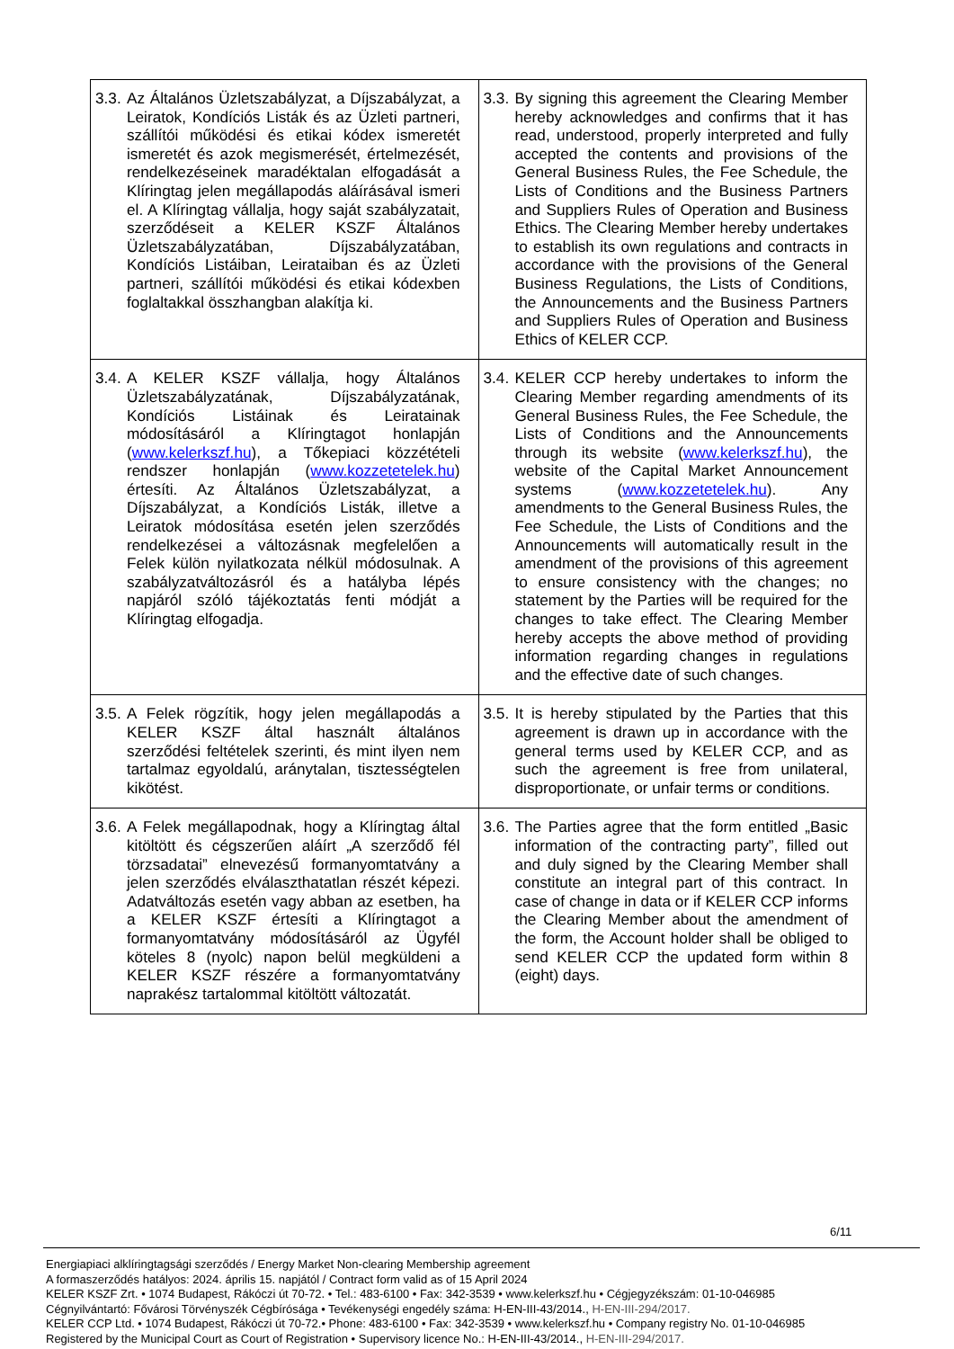| 3.3. Az Általános Üzletszabályzat, a Díjszabályzat, a Leiratok, Kondíciós Listák és az Üzleti partneri, szállítói működési és etikai kódex ismeretét ismeretét és azok megismerését, értelmezését, rendelkezéseinek maradéktalan elfogadását a Klíringtag jelen megállapodás aláírásával ismeri el. A Klíringtag vállalja, hogy saját szabályzatait, szerződéseit a KELER KSZF Általános Üzletszabályzatában, Díjszabályzatában, Kondíciós Listáiban, Leirataiban és az Üzleti partneri, szállítói működési és etikai kódexben foglaltakkal összhangban alakítja ki. | 3.3. By signing this agreement the Clearing Member hereby acknowledges and confirms that it has read, understood, properly interpreted and fully accepted the contents and provisions of the General Business Rules, the Fee Schedule, the Lists of Conditions and the Business Partners and Suppliers Rules of Operation and Business Ethics. The Clearing Member hereby undertakes to establish its own regulations and contracts in accordance with the provisions of the General Business Regulations, the Lists of Conditions, the Announcements and the Business Partners and Suppliers Rules of Operation and Business Ethics of KELER CCP. |
| 3.4. A KELER KSZF vállalja, hogy Általános Üzletszabályzatának, Díjszabályzatának, Kondíciós Listáinak és Leiratainak módosításáról a Klíringtagot honlapján ( www.kelerkszf.hu ), a Tőkepiaci közzétételi rendszer honlapján ( www.kozzetetelek.hu ) értesíti. Az Általános Üzletszabályzat, a Díjszabályzat, a Kondíciós Listák, illetve a Leiratok módosítása esetén jelen szerződés rendelkezései a változásnak megfelelően a Felek külön nyilatkozata nélkül módosulnak. A szabályzatváltozásról és a hatályba lépés napjáról szóló tájékoztatás fenti módját a Klíringtag elfogadja. | 3.4. KELER CCP hereby undertakes to inform the Clearing Member regarding amendments of its General Business Rules, the Fee Schedule, the Lists of Conditions and the Announcements through its website ( www.kelerkszf.hu ), the website of the Capital Market Announcement systems ( www.kozzetetelek.hu ). Any amendments to the General Business Rules, the Fee Schedule, the Lists of Conditions and the Announcements will automatically result in the amendment of the provisions of this agreement to ensure consistency with the changes; no statement by the Parties will be required for the changes to take effect. The Clearing Member hereby accepts the above method of providing information regarding changes in regulations and the effective date of such changes. |
| 3.5. A Felek rögzítik, hogy jelen megállapodás a KELER KSZF által használt általános szerződési feltételek szerinti, és mint ilyen nem tartalmaz egyoldalú, aránytalan, tisztességtelen kikötést. | 3.5. It is hereby stipulated by the Parties that this agreement is drawn up in accordance with the general terms used by KELER CCP, and as such the agreement is free from unilateral, disproportionate, or unfair terms or conditions. |
| 3.6. A Felek megállapodnak, hogy a Klíringtag által kitöltött és cégszerűen aláírt „A szerződő fél törzsadatai” elnevezésű formanyomtatvány a jelen szerződés elválaszthatatlan részét képezi. Adatváltozás esetén vagy abban az esetben, ha a KELER KSZF értesíti a Klíringtagot a formanyomtatvány módosításáról az Ügyfél köteles 8 (nyolc) napon belül megküldeni a KELER KSZF részére a formanyomtatvány naprakész tartalommal kitöltött változatát. | 3.6. The Parties agree that the form entitled „Basic information of the contracting party”, filled out and duly signed by the Clearing Member shall constitute an integral part of this contract. In case of change in data or if KELER CCP informs the Clearing Member about the amendment of the form, the Account holder shall be obliged to send KELER CCP the updated form within 8 (eight) days. |
6/11
Energiapiaci alklíringtagsági szerződés / Energy Market Non-clearing Membership agreement
A formaszerződés hatályos: 2024. április 15. napjától / Contract form valid as of 15 April 2024
KELER KSZF Zrt. • 1074 Budapest, Rákóczi út 70-72. • Tel.: 483-6100 • Fax: 342-3539 • www.kelerkszf.hu • Cégjegyzékszám: 01-10-046985
Cégnyilvántartó: Fővárosi Törvényszék Cégbírósága • Tevékenységi engedély száma: H-EN-III-43/2014., H-EN-III-294/2017.
KELER CCP Ltd. • 1074 Budapest, Rákóczi út 70-72.• Phone: 483-6100 • Fax: 342-3539 • www.kelerkszf.hu • Company registry No. 01-10-046985
Registered by the Municipal Court as Court of Registration • Supervisory licence No.: H-EN-III-43/2014., H-EN-III-294/2017.